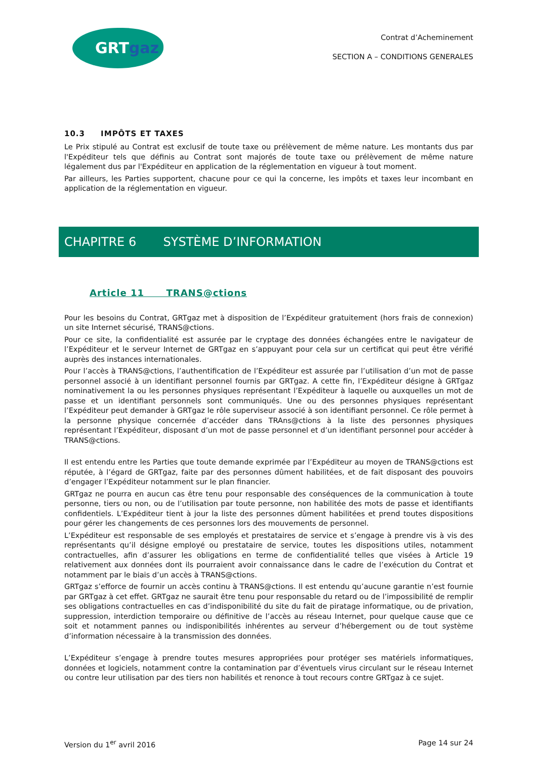GRTgaz
Contrat d’Acheminement
SECTION A – CONDITIONS GENERALES
10.3 IMPÔTS ET TAXES
Le Prix stipulé au Contrat est exclusif de toute taxe ou prélèvement de même nature. Les montants dus par l'Expéditeur tels que définis au Contrat sont majorés de toute taxe ou prélèvement de même nature légalement dus par l'Expéditeur en application de la réglementation en vigueur à tout moment.
Par ailleurs, les Parties supportent, chacune pour ce qui la concerne, les impôts et taxes leur incombant en application de la réglementation en vigueur.
CHAPITRE 6 SYSTÈME D’INFORMATION
Article 11 TRANS@ctions
Pour les besoins du Contrat, GRTgaz met à disposition de l’Expéditeur gratuitement (hors frais de connexion) un site Internet sécurisé, TRANS@ctions.
Pour ce site, la confidentialité est assurée par le cryptage des données échangées entre le navigateur de l’Expéditeur et le serveur Internet de GRTgaz en s’appuyant pour cela sur un certificat qui peut être vérifié auprès des instances internationales.
Pour l’accès à TRANS@ctions, l’authentification de l’Expéditeur est assurée par l’utilisation d’un mot de passe personnel associé à un identifiant personnel fournis par GRTgaz. A cette fin, l’Expéditeur désigne à GRTgaz nominativement la ou les personnes physiques représentant l’Expéditeur à laquelle ou auxquelles un mot de passe et un identifiant personnels sont communiqués. Une ou des personnes physiques représentant l’Expéditeur peut demander à GRTgaz le rôle superviseur associé à son identifiant personnel. Ce rôle permet à la personne physique concernée d’accéder dans TRAns@ctions à la liste des personnes physiques représentant l’Expéditeur, disposant d’un mot de passe personnel et d’un identifiant personnel pour accéder à TRANS@ctions.
Il est entendu entre les Parties que toute demande exprimée par l’Expéditeur au moyen de TRANS@ctions est réputée, à l’égard de GRTgaz, faite par des personnes dûment habilitées, et de fait disposant des pouvoirs d’engager l’Expéditeur notamment sur le plan financier.
GRTgaz ne pourra en aucun cas être tenu pour responsable des conséquences de la communication à toute personne, tiers ou non, ou de l’utilisation par toute personne, non habilitée des mots de passe et identifiants confidentiels. L’Expéditeur tient à jour la liste des personnes dûment habilitées et prend toutes dispositions pour gérer les changements de ces personnes lors des mouvements de personnel.
L’Expéditeur est responsable de ses employés et prestataires de service et s’engage à prendre vis à vis des représentants qu’il désigne employé ou prestataire de service, toutes les dispositions utiles, notamment contractuelles, afin d’assurer les obligations en terme de confidentialité telles que visées à Article 19 relativement aux données dont ils pourraient avoir connaissance dans le cadre de l’exécution du Contrat et notamment par le biais d’un accès à TRANS@ctions.
GRTgaz s’efforce de fournir un accès continu à TRANS@ctions. Il est entendu qu’aucune garantie n’est fournie par GRTgaz à cet effet. GRTgaz ne saurait être tenu pour responsable du retard ou de l’impossibilité de remplir ses obligations contractuelles en cas d’indisponibilité du site du fait de piratage informatique, ou de privation, suppression, interdiction temporaire ou définitive de l’accès au réseau Internet, pour quelque cause que ce soit et notamment pannes ou indisponibilités inhérentes au serveur d’hébergement ou de tout système d’information nécessaire à la transmission des données.
L’Expéditeur s’engage à prendre toutes mesures appropriées pour protéger ses matériels informatiques, données et logiciels, notamment contre la contamination par d’éventuels virus circulant sur le réseau Internet ou contre leur utilisation par des tiers non habilités et renonce à tout recours contre GRTgaz à ce sujet.
Version du 1<sup>er</sup> avril 2016 Page 14 sur 24